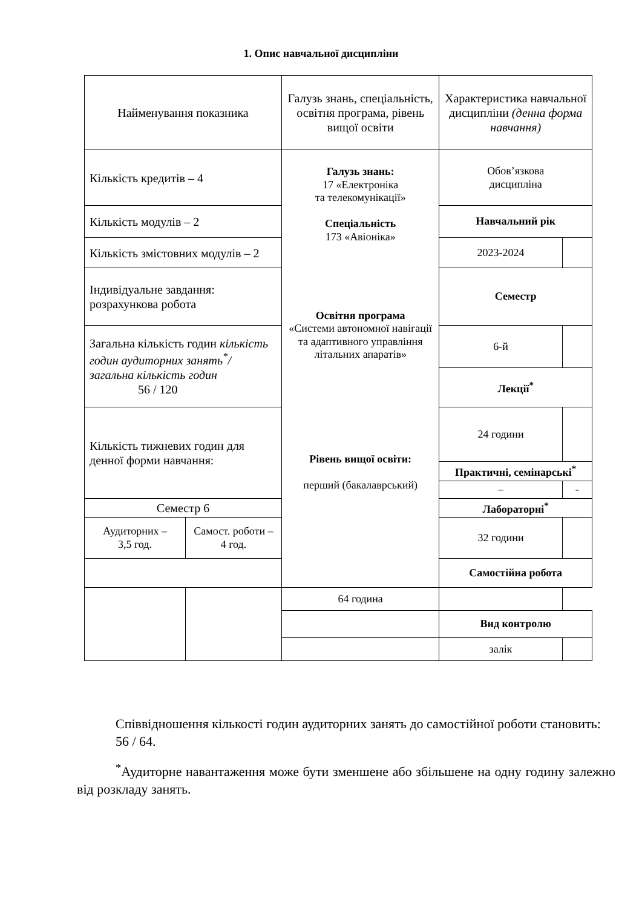1. Опис навчальної дисципліни
| Найменування показника | | Галузь знань, спеціальність, освітня програма, рівень вищої освіти | Характеристика навчальної дисципліни (денна форма навчання) | |
| Кількість кредитів – 4 | | Галузь знань: 17 «Електроніка та телекомунікації» Спеціальність 173 «Авіоніка» Освітня програма «Системи автономної навігації та адаптивного управління літальних апаратів» Рівень вищої освіти: перший (бакалаврський) | Обов’язкова дисципліна | |
| Кількість модулів – 2 | | | Навчальний рік | |
| Кількість змістовних модулів – 2 | | | 2023-2024 | |
| Індивідуальне завдання: розрахункова робота | | | Семестр | |
| | | | 6-й | |
| Загальна кількість годин кількість годин аудиторних занять<sup>*</sup>/ загальна кількість годин 56 / 120 | | | | |
| | | | Лекції<sup>*</sup> | |
| | | | 24 години | |
| Кількість тижневих годин для денної форми навчання: | | | | |
| | | | Практичні, семінарські<sup>*</sup> | |
| | | | – | - |
| Семестр 6 | | | Лабораторні<sup>*</sup> | |
| Аудиторних – 3,5 год. | Самост. роботи – 4 год. | | 32 години | |
| | | | Самостійна робота | |
| | | 64 година | | |
| | | | Вид контролю | |
| | | | залік | |
Співвідношення кількості годин аудиторних занять до самостійної роботи становить:
56 / 64.
<sup>*</sup> Аудиторне навантаження може бути зменшене або збільшене на одну годину залежно від розкладу занять.